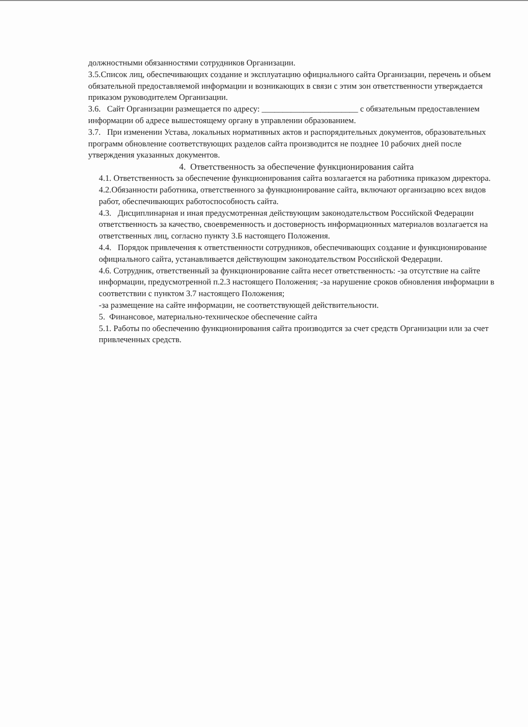должностными обязанностями сотрудников Организации.
3.5.Список лиц, обеспечивающих создание и эксплуатацию официального сайта Организации, перечень и объем обязательной предоставляемой информации и возникающих в связи с этим зон ответственности утверждается приказом руководителем Организации.
3.6. Сайт Организации размещается по адресу: _______________________ с обязательным предоставлением информации об адресе вышестоящему органу в управлении образованием.
3.7. При изменении Устава, локальных нормативных актов и распорядительных документов, образовательных программ обновление соответствующих разделов сайта производится не позднее 10 рабочих дней после утверждения указанных документов.
4. Ответственность за обеспечение функционирования сайта
4.1. Ответственность за обеспечение функционирования сайта возлагается на работника приказом директора.
4.2.Обязанности работника, ответственного за функционирование сайта, включают организацию всех видов работ, обеспечивающих работоспособность сайта.
4.3. Дисциплинарная и иная предусмотренная действующим законодательством Российской Федерации ответственность за качество, своевременность и достоверность информационных материалов возлагается на ответственных лиц, согласно пункту 3.Б настоящего Положения.
4.4. Порядок привлечения к ответственности сотрудников, обеспечивающих создание и функционирование официального сайта, устанавливается действующим законодательством Российской Федерации.
4.6. Сотрудник, ответственный за функционирование сайта несет ответственность: -за отсутствие на сайте информации, предусмотренной п.2.3 настоящего Положения; -за нарушение сроков обновления информации в соответствии с пунктом 3.7 настоящего Положения;
-за размещение на сайте информации, не соответствующей действительности.
5. Финансовое, материально-техническое обеспечение сайта
5.1. Работы по обеспечению функционирования сайта производится за счет средств Организации или за счет привлеченных средств.